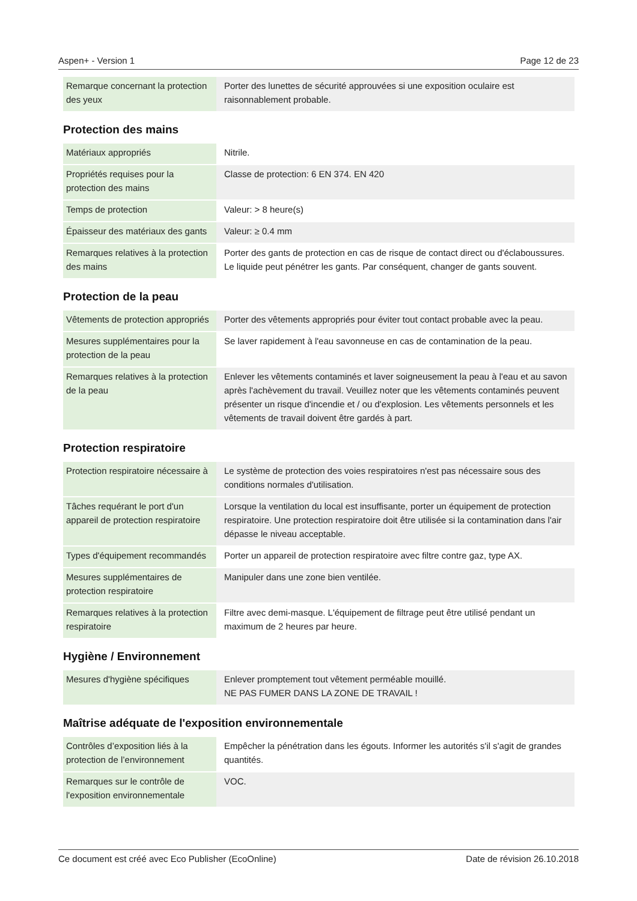Aspen+ - Version 1 Page 12 de 23
| Remarque concernant la protection des yeux | Porter des lunettes de sécurité approuvées si une exposition oculaire est raisonnablement probable. |
Protection des mains
| Matériaux appropriés | Nitrile. |
| Propriétés requises pour la protection des mains | Classe de protection: 6 EN 374. EN 420 |
| Temps de protection | Valeur: > 8 heure(s) |
| Épaisseur des matériaux des gants | Valeur: ≥ 0.4 mm |
| Remarques relatives à la protection des mains | Porter des gants de protection en cas de risque de contact direct ou d'éclaboussures. Le liquide peut pénétrer les gants. Par conséquent, changer de gants souvent. |
Protection de la peau
| Vêtements de protection appropriés | Porter des vêtements appropriés pour éviter tout contact probable avec la peau. |
| Mesures supplémentaires pour la protection de la peau | Se laver rapidement à l'eau savonneuse en cas de contamination de la peau. |
| Remarques relatives à la protection de la peau | Enlever les vêtements contaminés et laver soigneusement la peau à l'eau et au savon après l'achèvement du travail. Veuillez noter que les vêtements contaminés peuvent présenter un risque d'incendie et / ou d'explosion. Les vêtements personnels et les vêtements de travail doivent être gardés à part. |
Protection respiratoire
| Protection respiratoire nécessaire à | Le système de protection des voies respiratoires n'est pas nécessaire sous des conditions normales d'utilisation. |
| Tâches requérant le port d'un appareil de protection respiratoire | Lorsque la ventilation du local est insuffisante, porter un équipement de protection respiratoire. Une protection respiratoire doit être utilisée si la contamination dans l'air dépasse le niveau acceptable. |
| Types d'équipement recommandés | Porter un appareil de protection respiratoire avec filtre contre gaz, type AX. |
| Mesures supplémentaires de protection respiratoire | Manipuler dans une zone bien ventilée. |
| Remarques relatives à la protection respiratoire | Filtre avec demi-masque. L'équipement de filtrage peut être utilisé pendant un maximum de 2 heures par heure. |
Hygiène / Environnement
| Mesures d'hygiène spécifiques | Enlever promptement tout vêtement perméable mouillé. NE PAS FUMER DANS LA ZONE DE TRAVAIL ! |
Maîtrise adéquate de l'exposition environnementale
| Contrôles d’exposition liés à la protection de l’environnement | Empêcher la pénétration dans les égouts. Informer les autorités s'il s'agit de grandes quantités. |
| Remarques sur le contrôle de l'exposition environnementale | VOC. |
Ce document est créé avec Eco Publisher (EcoOnline) Date de révision 26.10.2018